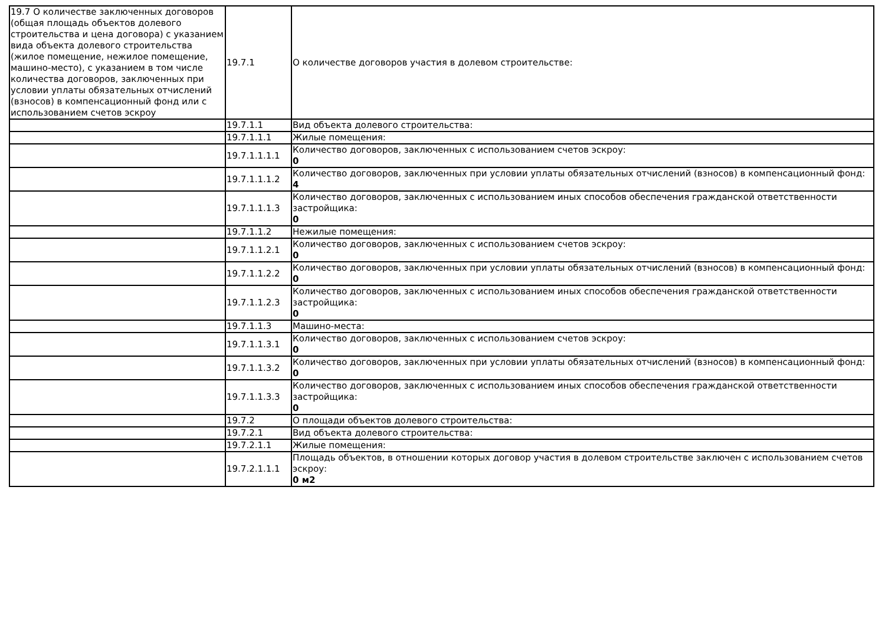| 19.7 О количестве заключенных договоров (общая площадь объектов долевого строительства и цена договора) с указанием вида объекта долевого строительства (жилое помещение, нежилое помещение, машино-место), с указанием в том числе количества договоров, заключенных при условии уплаты обязательных отчислений (взносов) в компенсационный фонд или с использованием счетов эскроу | 19.7.1 | О количестве договоров участия в долевом строительстве: |
| | 19.7.1.1 | Вид объекта долевого строительства: |
| | 19.7.1.1.1 | Жилые помещения: |
| | 19.7.1.1.1.1 | Количество договоров, заключенных с использованием счетов эскроу: 0 |
| | 19.7.1.1.1.2 | Количество договоров, заключенных при условии уплаты обязательных отчислений (взносов) в компенсационный фонд: 4 |
| | 19.7.1.1.1.3 | Количество договоров, заключенных с использованием иных способов обеспечения гражданской ответственности застройщика: 0 |
| | 19.7.1.1.2 | Нежилые помещения: |
| | 19.7.1.1.2.1 | Количество договоров, заключенных с использованием счетов эскроу: 0 |
| | 19.7.1.1.2.2 | Количество договоров, заключенных при условии уплаты обязательных отчислений (взносов) в компенсационный фонд: 0 |
| | 19.7.1.1.2.3 | Количество договоров, заключенных с использованием иных способов обеспечения гражданской ответственности застройщика: 0 |
| | 19.7.1.1.3 | Машино-места: |
| | 19.7.1.1.3.1 | Количество договоров, заключенных с использованием счетов эскроу: 0 |
| | 19.7.1.1.3.2 | Количество договоров, заключенных при условии уплаты обязательных отчислений (взносов) в компенсационный фонд: 0 |
| | 19.7.1.1.3.3 | Количество договоров, заключенных с использованием иных способов обеспечения гражданской ответственности застройщика: 0 |
| | 19.7.2 | О площади объектов долевого строительства: |
| | 19.7.2.1 | Вид объекта долевого строительства: |
| | 19.7.2.1.1 | Жилые помещения: |
| | 19.7.2.1.1.1 | Площадь объектов, в отношении которых договор участия в долевом строительстве заключен с использованием счетов эскроу: 0 м2 |